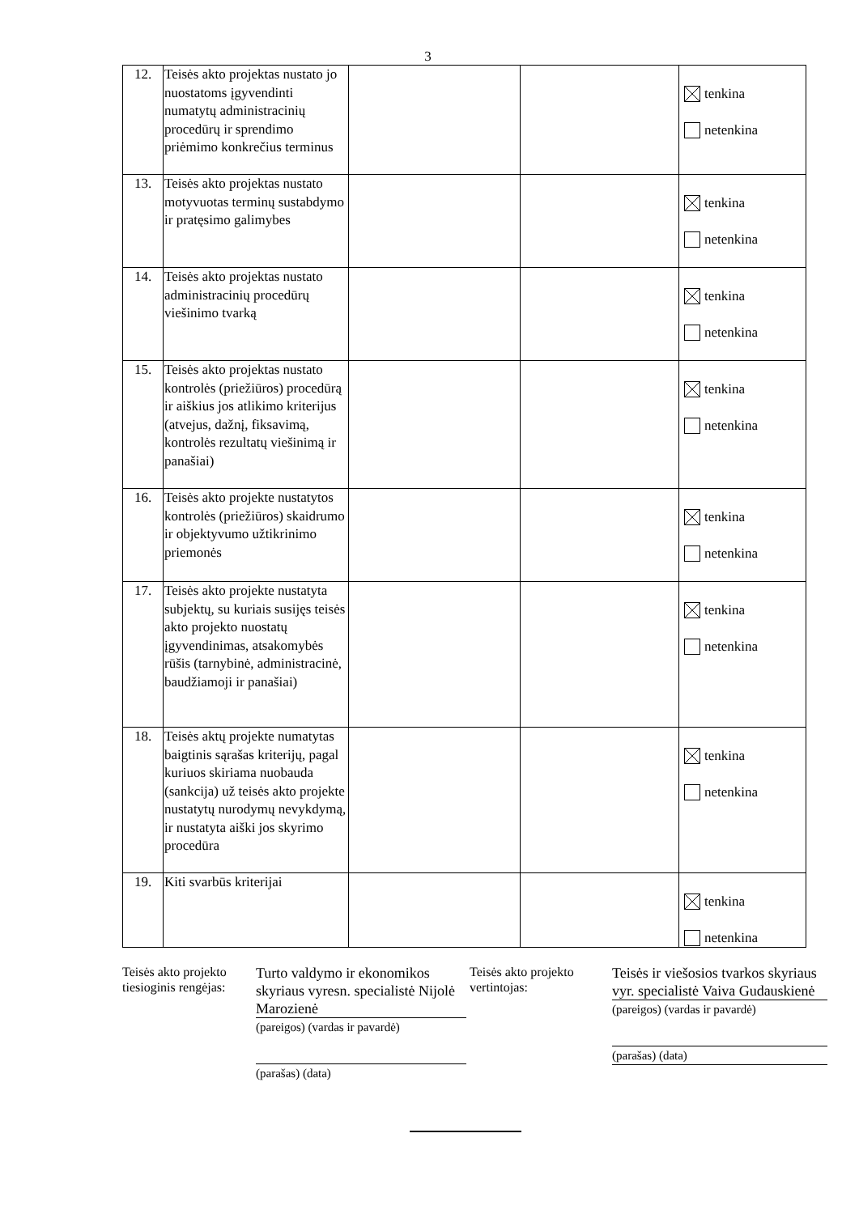3
| 12. | Teisės akto projektas nustato jo nuostatoms įgyvendinti numatytų administracinių procedūrų ir sprendimo priėmimo konkrečius terminus | | | tenkina netenkina |
| 13. | Teisės akto projektas nustato motyvuotas terminų sustabdymo ir pratęsimo galimybes | | | tenkina netenkina |
| 14. | Teisės akto projektas nustato administracinių procedūrų viešinimo tvarką | | | tenkina netenkina |
| 15. | Teisės akto projektas nustato kontrolės (priežiūros) procedūrą ir aiškius jos atlikimo kriterijus (atvejus, dažnį, fiksavimą, kontrolės rezultatų viešinimą ir panašiai) | | | tenkina netenkina |
| 16. | Teisės akto projekte nustatytos kontrolės (priežiūros) skaidrumo ir objektyvumo užtikrinimo priemonės | | | tenkina netenkina |
| 17. | Teisės akto projekte nustatyta subjektų, su kuriais susijęs teisės akto projekto nuostatų įgyvendinimas, atsakomybės rūšis (tarnybinė, administracinė, baudžiamoji ir panašiai) | | | tenkina netenkina |
| 18. | Teisės aktų projekte numatytas baigtinis sąrašas kriterijų, pagal kuriuos skiriama nuobauda (sankcija) už teisės akto projekte nustatytų nurodymų nevykdymą, ir nustatyta aiški jos skyrimo procedūra | | | tenkina netenkina |
| 19. | Kiti svarbūs kriterijai | | | tenkina netenkina |
Teisės akto projekto tiesioginis rengėjas:
Turto valdymo ir ekonomikos skyriaus vyresn. specialistė Nijolė Marozienė
(pareigos) (vardas ir pavardė)
(parašas) (data)
Teisės akto projekto vertintojas:
Teisės ir viešosios tvarkos skyriaus vyr. specialistė Vaiva Gudauskienė
(pareigos) (vardas ir pavardė)
(parašas) (data)